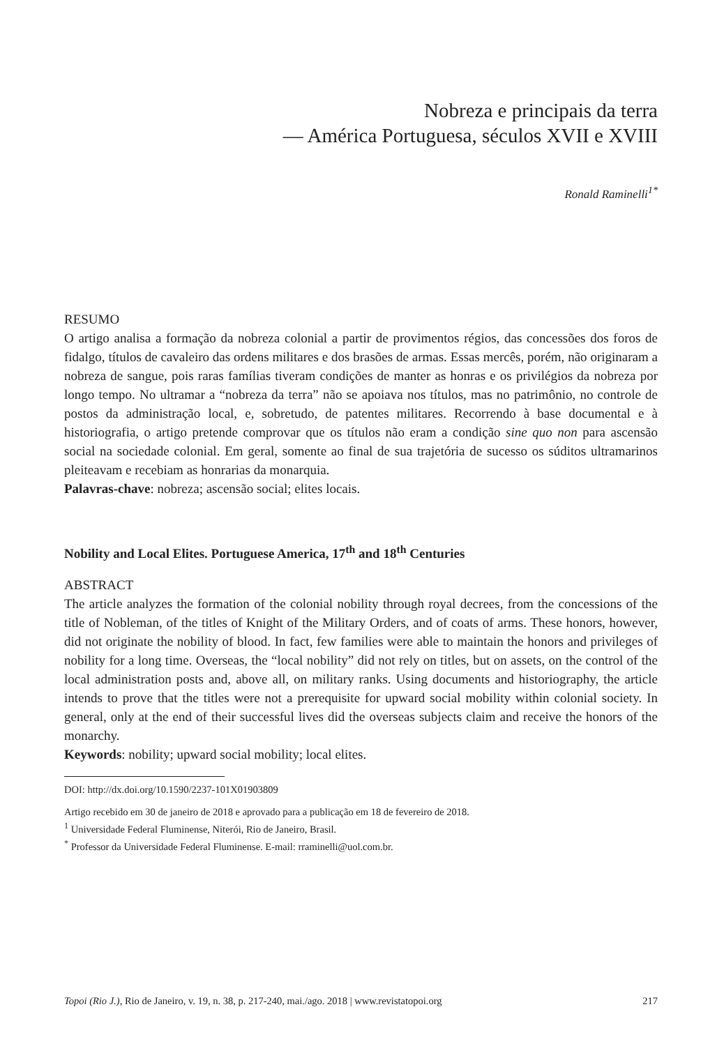Nobreza e principais da terra
— América Portuguesa, séculos XVII e XVIII
Ronald Raminelli<sup>1*</sup>
RESUMO
O artigo analisa a formação da nobreza colonial a partir de provimentos régios, das concessões dos foros de fidalgo, títulos de cavaleiro das ordens militares e dos brasões de armas. Essas mercês, porém, não originaram a nobreza de sangue, pois raras famílias tiveram condições de manter as honras e os privilégios da nobreza por longo tempo. No ultramar a “nobreza da terra” não se apoiava nos títulos, mas no patrimônio, no controle de postos da administração local, e, sobretudo, de patentes militares. Recorrendo à base documental e à historiografia, o artigo pretende comprovar que os títulos não eram a condição sine quo non para ascensão social na sociedade colonial. Em geral, somente ao final de sua trajetória de sucesso os súditos ultramarinos pleiteavam e recebiam as honrarias da monarquia.
Palavras-chave: nobreza; ascensão social; elites locais.
Nobility and Local Elites. Portuguese America, 17<sup>th</sup> and 18<sup>th</sup> Centuries
ABSTRACT
The article analyzes the formation of the colonial nobility through royal decrees, from the concessions of the title of Nobleman, of the titles of Knight of the Military Orders, and of coats of arms. These honors, however, did not originate the nobility of blood. In fact, few families were able to maintain the honors and privileges of nobility for a long time. Overseas, the “local nobility” did not rely on titles, but on assets, on the control of the local administration posts and, above all, on military ranks. Using documents and historiography, the article intends to prove that the titles were not a prerequisite for upward social mobility within colonial society. In general, only at the end of their successful lives did the overseas subjects claim and receive the honors of the monarchy.
Keywords: nobility; upward social mobility; local elites.
DOI: http://dx.doi.org/10.1590/2237-101X01903809
Artigo recebido em 30 de janeiro de 2018 e aprovado para a publicação em 18 de fevereiro de 2018.
<sup>1</sup> Universidade Federal Fluminense, Niterói, Rio de Janeiro, Brasil.
<sup>*</sup> Professor da Universidade Federal Fluminense. E-mail: rraminelli@uol.com.br.
Topoi (Rio J.), Rio de Janeiro, v. 19, n. 38, p. 217-240, mai./ago. 2018 | www.revistatopoi.org 217